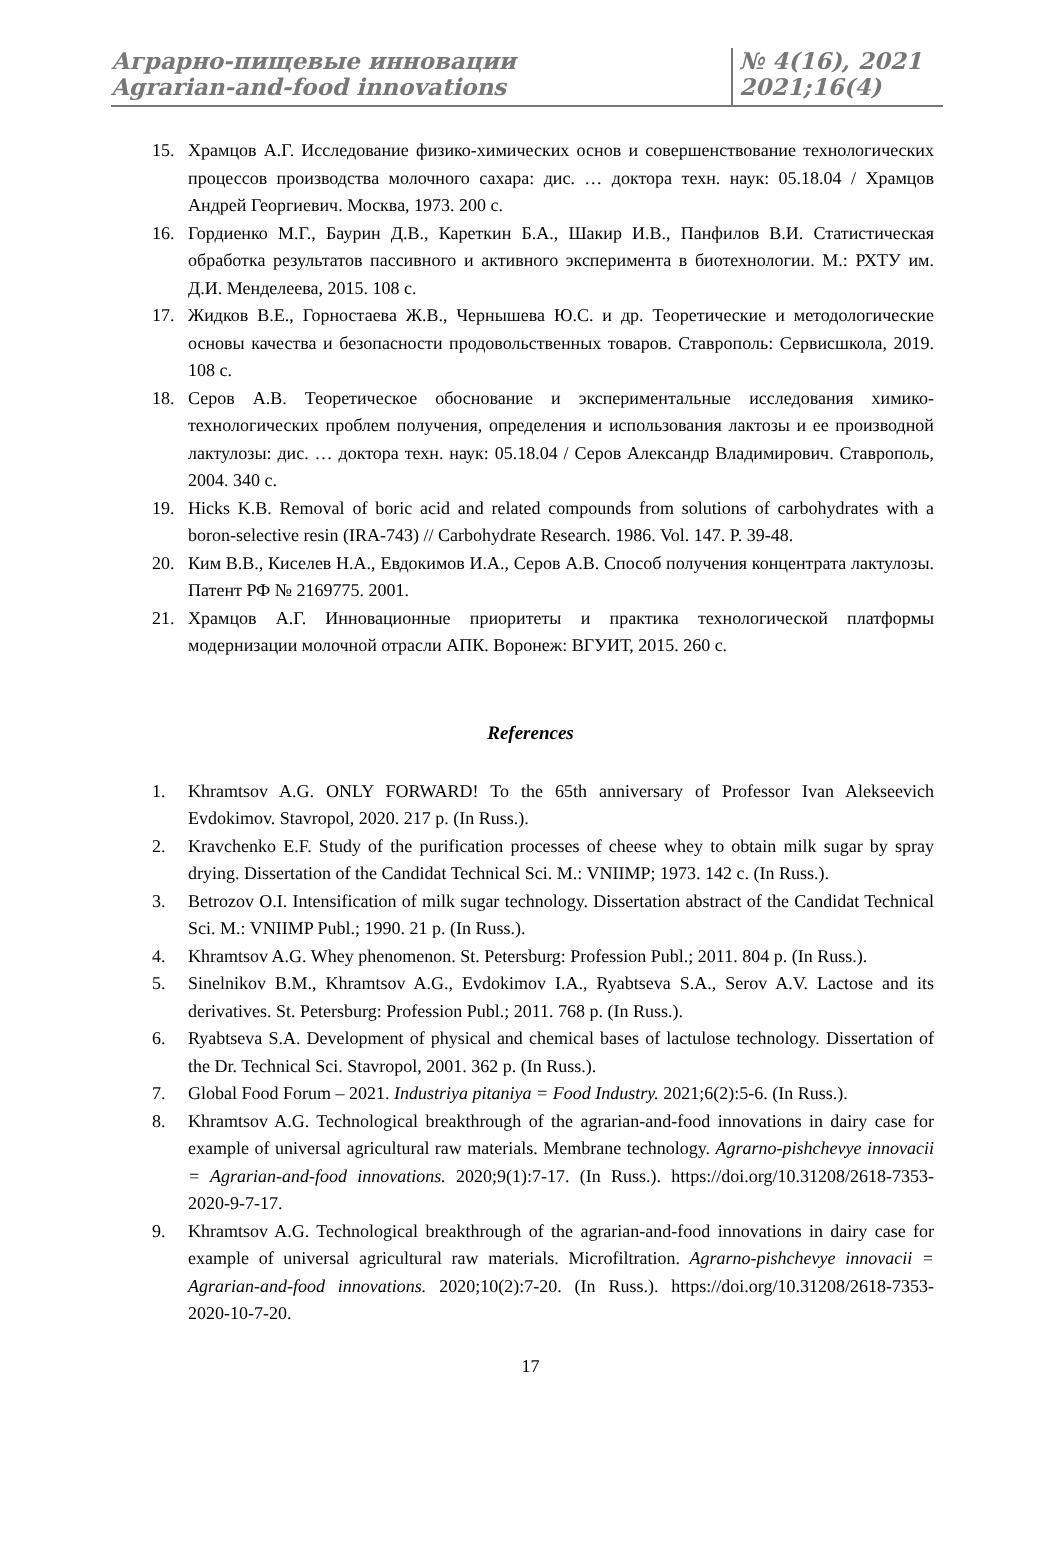Аграрно-пищевые инновации
Agrarian-and-food innovations
№ 4(16), 2021
2021;16(4)
15. Храмцов А.Г. Исследование физико-химических основ и совершенствование технологических процессов производства молочного сахара: дис. … доктора техн. наук: 05.18.04 / Храмцов Андрей Георгиевич. Москва, 1973. 200 с.
16. Гордиенко М.Г., Баурин Д.В., Кареткин Б.А., Шакир И.В., Панфилов В.И. Статистическая обработка результатов пассивного и активного эксперимента в биотехнологии. М.: РХТУ им. Д.И. Менделеева, 2015. 108 с.
17. Жидков В.Е., Горностаева Ж.В., Чернышева Ю.С. и др. Теоретические и методологические основы качества и безопасности продовольственных товаров. Ставрополь: Сервисшкола, 2019. 108 с.
18. Серов А.В. Теоретическое обоснование и экспериментальные исследования химико-технологических проблем получения, определения и использования лактозы и ее производной лактулозы: дис. … доктора техн. наук: 05.18.04 / Серов Александр Владимирович. Ставрополь, 2004. 340 с.
19. Hicks K.B. Removal of boric acid and related compounds from solutions of carbohydrates with a boron-selective resin (IRA-743) // Carbohydrate Research. 1986. Vol. 147. P. 39-48.
20. Ким В.В., Киселев Н.А., Евдокимов И.А., Серов А.В. Способ получения концентрата лактулозы. Патент РФ № 2169775. 2001.
21. Храмцов А.Г. Инновационные приоритеты и практика технологической платформы модернизации молочной отрасли АПК. Воронеж: ВГУИТ, 2015. 260 с.
References
1. Khramtsov A.G. ONLY FORWARD! To the 65th anniversary of Professor Ivan Alekseevich Evdokimov. Stavropol, 2020. 217 p. (In Russ.).
2. Kravchenko E.F. Study of the purification processes of cheese whey to obtain milk sugar by spray drying. Dissertation of the Candidat Technical Sci. M.: VNIIMP; 1973. 142 c. (In Russ.).
3. Betrozov O.I. Intensification of milk sugar technology. Dissertation abstract of the Candidat Technical Sci. M.: VNIIMP Publ.; 1990. 21 p. (In Russ.).
4. Khramtsov A.G. Whey phenomenon. St. Petersburg: Profession Publ.; 2011. 804 p. (In Russ.).
5. Sinelnikov B.M., Khramtsov A.G., Evdokimov I.A., Ryabtseva S.A., Serov A.V. Lactose and its derivatives. St. Petersburg: Profession Publ.; 2011. 768 p. (In Russ.).
6. Ryabtseva S.A. Development of physical and chemical bases of lactulose technology. Dissertation of the Dr. Technical Sci. Stavropol, 2001. 362 p. (In Russ.).
7. Global Food Forum – 2021. Industriya pitaniya = Food Industry. 2021;6(2):5-6. (In Russ.).
8. Khramtsov A.G. Technological breakthrough of the agrarian-and-food innovations in dairy case for example of universal agricultural raw materials. Membrane technology. Agrarno-pishchevye innovacii = Agrarian-and-food innovations. 2020;9(1):7-17. (In Russ.). https://doi.org/10.31208/2618-7353-2020-9-7-17.
9. Khramtsov A.G. Technological breakthrough of the agrarian-and-food innovations in dairy case for example of universal agricultural raw materials. Microfiltration. Agrarno-pishchevye innovacii = Agrarian-and-food innovations. 2020;10(2):7-20. (In Russ.). https://doi.org/10.31208/2618-7353-2020-10-7-20.
17